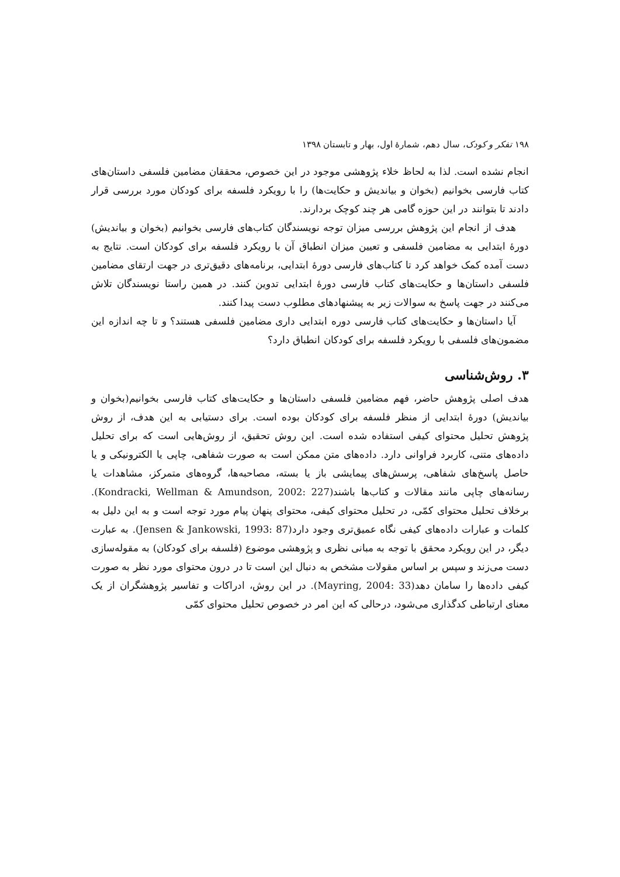۱۹۸ تفکر و کودک، سال دهم، شمارهٔ اول، بهار و تابستان ۱۳۹۸
انجام نشده است. لذا به لحاظ خلاء پژوهشی موجود در این خصوص، محققان مضامین فلسفی داستان‌های کتاب فارسی بخوانیم (بخوان و بیاندیش و حکایت‌ها) را با رویکرد فلسفه برای کودکان مورد بررسی قرار دادند تا بتوانند در این حوزه گامی هر چند کوچک بردارند.
هدف از انجام این پژوهش بررسی میزان توجه نویسندگان کتاب‌های فارسی بخوانیم (بخوان و بیاندیش) دورهٔ ابتدایی به مضامین فلسفی و تعیین میزان انطباق آن با رویکرد فلسفه برای کودکان است. نتایج به دست آمده کمک خواهد کرد تا کتاب‌های فارسی دورهٔ ابتدایی، برنامه‌های دقیق‌تری در جهت ارتقای مضامین فلسفی داستان‌ها و حکایت‌های کتاب فارسی دورهٔ ابتدایی تدوین کنند. در همین راستا نویسندگان تلاش می‌کنند در جهت پاسخ به سوالات زیر به پیشنهادهای مطلوب دست پیدا کنند.
آیا داستان‌ها و حکایت‌های کتاب فارسی دوره ابتدایی داری مضامین فلسفی هستند؟ و تا چه اندازه این مضمون‌های فلسفی با رویکرد فلسفه برای کودکان انطباق دارد؟
۳. روش‌شناسی
هدف اصلی پژوهش حاضر، فهم مضامین فلسفی داستان‌ها و حکایت‌های کتاب فارسی بخوانیم(بخوان و بیاندیش) دورهٔ ابتدایی از منظر فلسفه برای کودکان بوده است. برای دستیابی به این هدف، از روش پژوهش تحلیل محتوای کیفی استفاده شده است. این روش تحقیق، از روش‌هایی است که برای تحلیل داده‌های متنی، کاربرد فراوانی دارد. داده‌های متن ممکن است به صورت شفاهی، چاپی یا الکترونیکی و یا حاصل پاسخ‌های شفاهی، پرسش‌های پیمایشی باز یا بسته، مصاحبه‌ها، گروه‌های متمرکز، مشاهدات یا رسانه‌های چاپی مانند مقالات و کتاب‌ها باشند(Kondracki, Wellman & Amundson, 2002: 227). برخلاف تحلیل محتوای کمّی، در تحلیل محتوای کیفی، محتوای پنهان پیام مورد توجه است و به این دلیل به کلمات و عبارات داده‌های کیفی نگاه عمیق‌تری وجود دارد(Jensen & Jankowski, 1993: 87). به عبارت دیگر، در این رویکرد محقق با توجه به مبانی نظری و پژوهشی موضوع (فلسفه برای کودکان) به مقوله‌سازی دست می‌زند و سپس بر اساس مقولات مشخص به دنبال این است تا در درون محتوای مورد نظر به صورت کیفی داده‌ها را سامان دهد(Mayring, 2004: 33). در این روش، ادراکات و تفاسیر پژوهشگران از یک معنای ارتباطی کدگذاری می‌شود، درحالی که این امر در خصوص تحلیل محتوای کمّی